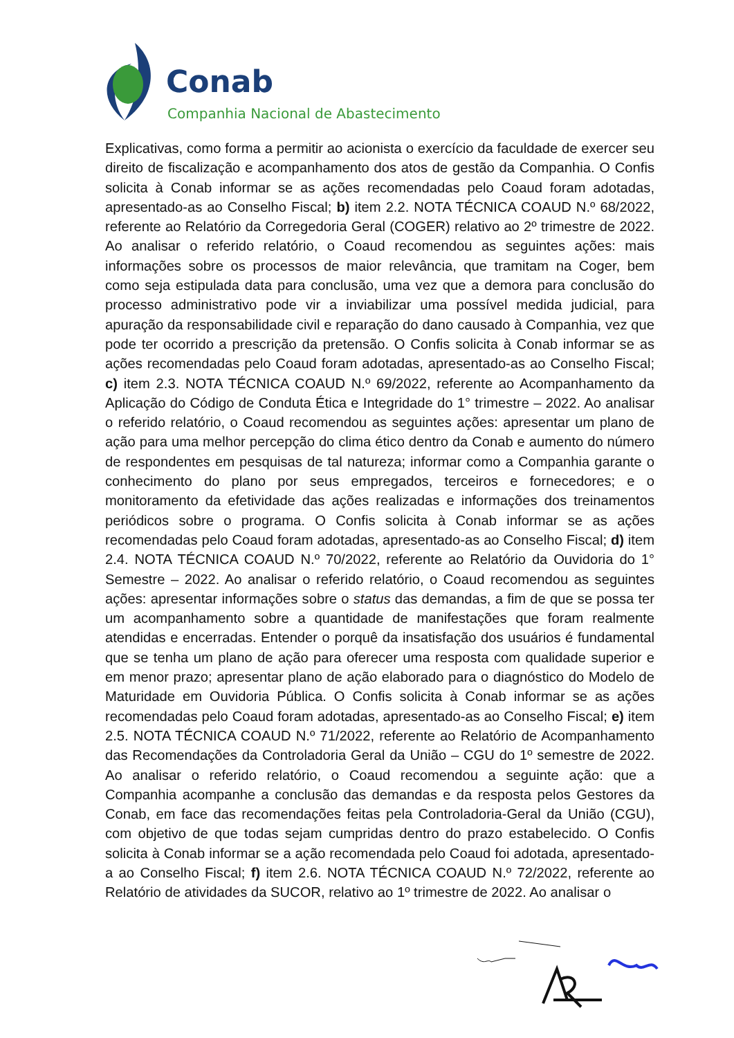Conab
Companhia Nacional de Abastecimento
Explicativas, como forma a permitir ao acionista o exercício da faculdade de exercer seu direito de fiscalização e acompanhamento dos atos de gestão da Companhia. O Confis solicita à Conab informar se as ações recomendadas pelo Coaud foram adotadas, apresentado-as ao Conselho Fiscal; b) item 2.2. NOTA TÉCNICA COAUD N.º 68/2022, referente ao Relatório da Corregedoria Geral (COGER) relativo ao 2º trimestre de 2022. Ao analisar o referido relatório, o Coaud recomendou as seguintes ações: mais informações sobre os processos de maior relevância, que tramitam na Coger, bem como seja estipulada data para conclusão, uma vez que a demora para conclusão do processo administrativo pode vir a inviabilizar uma possível medida judicial, para apuração da responsabilidade civil e reparação do dano causado à Companhia, vez que pode ter ocorrido a prescrição da pretensão. O Confis solicita à Conab informar se as ações recomendadas pelo Coaud foram adotadas, apresentado-as ao Conselho Fiscal; c) item 2.3. NOTA TÉCNICA COAUD N.º 69/2022, referente ao Acompanhamento da Aplicação do Código de Conduta Ética e Integridade do 1° trimestre – 2022. Ao analisar o referido relatório, o Coaud recomendou as seguintes ações: apresentar um plano de ação para uma melhor percepção do clima ético dentro da Conab e aumento do número de respondentes em pesquisas de tal natureza; informar como a Companhia garante o conhecimento do plano por seus empregados, terceiros e fornecedores; e o monitoramento da efetividade das ações realizadas e informações dos treinamentos periódicos sobre o programa. O Confis solicita à Conab informar se as ações recomendadas pelo Coaud foram adotadas, apresentado-as ao Conselho Fiscal; d) item 2.4. NOTA TÉCNICA COAUD N.º 70/2022, referente ao Relatório da Ouvidoria do 1° Semestre – 2022. Ao analisar o referido relatório, o Coaud recomendou as seguintes ações: apresentar informações sobre o status das demandas, a fim de que se possa ter um acompanhamento sobre a quantidade de manifestações que foram realmente atendidas e encerradas. Entender o porquê da insatisfação dos usuários é fundamental que se tenha um plano de ação para oferecer uma resposta com qualidade superior e em menor prazo; apresentar plano de ação elaborado para o diagnóstico do Modelo de Maturidade em Ouvidoria Pública. O Confis solicita à Conab informar se as ações recomendadas pelo Coaud foram adotadas, apresentado-as ao Conselho Fiscal; e) item 2.5. NOTA TÉCNICA COAUD N.º 71/2022, referente ao Relatório de Acompanhamento das Recomendações da Controladoria Geral da União – CGU do 1º semestre de 2022. Ao analisar o referido relatório, o Coaud recomendou a seguinte ação: que a Companhia acompanhe a conclusão das demandas e da resposta pelos Gestores da Conab, em face das recomendações feitas pela Controladoria-Geral da União (CGU), com objetivo de que todas sejam cumpridas dentro do prazo estabelecido. O Confis solicita à Conab informar se a ação recomendada pelo Coaud foi adotada, apresentado-a ao Conselho Fiscal; f) item 2.6. NOTA TÉCNICA COAUD N.º 72/2022, referente ao Relatório de atividades da SUCOR, relativo ao 1º trimestre de 2022. Ao analisar o